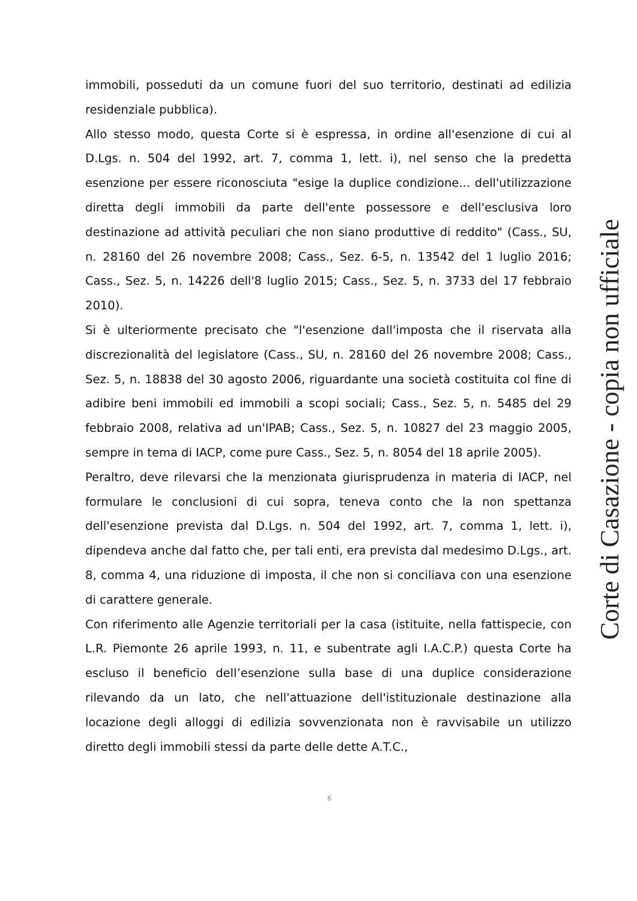immobili, posseduti da un comune fuori del suo territorio, destinati ad edilizia residenziale pubblica).
Allo stesso modo, questa Corte si è espressa, in ordine all'esenzione di cui al D.Lgs. n. 504 del 1992, art. 7, comma 1, lett. i), nel senso che la predetta esenzione per essere riconosciuta "esige la duplice condizione... dell'utilizzazione diretta degli immobili da parte dell'ente possessore e dell'esclusiva loro destinazione ad attività peculiari che non siano produttive di reddito" (Cass., SU, n. 28160 del 26 novembre 2008; Cass., Sez. 6-5, n. 13542 del 1 luglio 2016; Cass., Sez. 5, n. 14226 dell'8 luglio 2015; Cass., Sez. 5, n. 3733 del 17 febbraio 2010).
Si è ulteriormente precisato che "l'esenzione dall'imposta che il riservata alla discrezionalità del legislatore (Cass., SU, n. 28160 del 26 novembre 2008; Cass., Sez. 5, n. 18838 del 30 agosto 2006, riguardante una società costituita col fine di adibire beni immobili ed immobili a scopi sociali; Cass., Sez. 5, n. 5485 del 29 febbraio 2008, relativa ad un'IPAB; Cass., Sez. 5, n. 10827 del 23 maggio 2005, sempre in tema di IACP, come pure Cass., Sez. 5, n. 8054 del 18 aprile 2005).
Peraltro, deve rilevarsi che la menzionata giurisprudenza in materia di IACP, nel formulare le conclusioni di cui sopra, teneva conto che la non spettanza dell'esenzione prevista dal D.Lgs. n. 504 del 1992, art. 7, comma 1, lett. i), dipendeva anche dal fatto che, per tali enti, era prevista dal medesimo D.Lgs., art. 8, comma 4, una riduzione di imposta, il che non si conciliava con una esenzione di carattere generale.
Con riferimento alle Agenzie territoriali per la casa (istituite, nella fattispecie, con L.R. Piemonte 26 aprile 1993, n. 11, e subentrate agli I.A.C.P.) questa Corte ha escluso il beneficio dell’esenzione sulla base di una duplice considerazione rilevando da un lato, che nell'attuazione dell'istituzionale destinazione alla locazione degli alloggi di edilizia sovvenzionata non è ravvisabile un utilizzo diretto degli immobili stessi da parte delle dette A.T.C.,
Corte di Casazione - copia non ufficiale
6